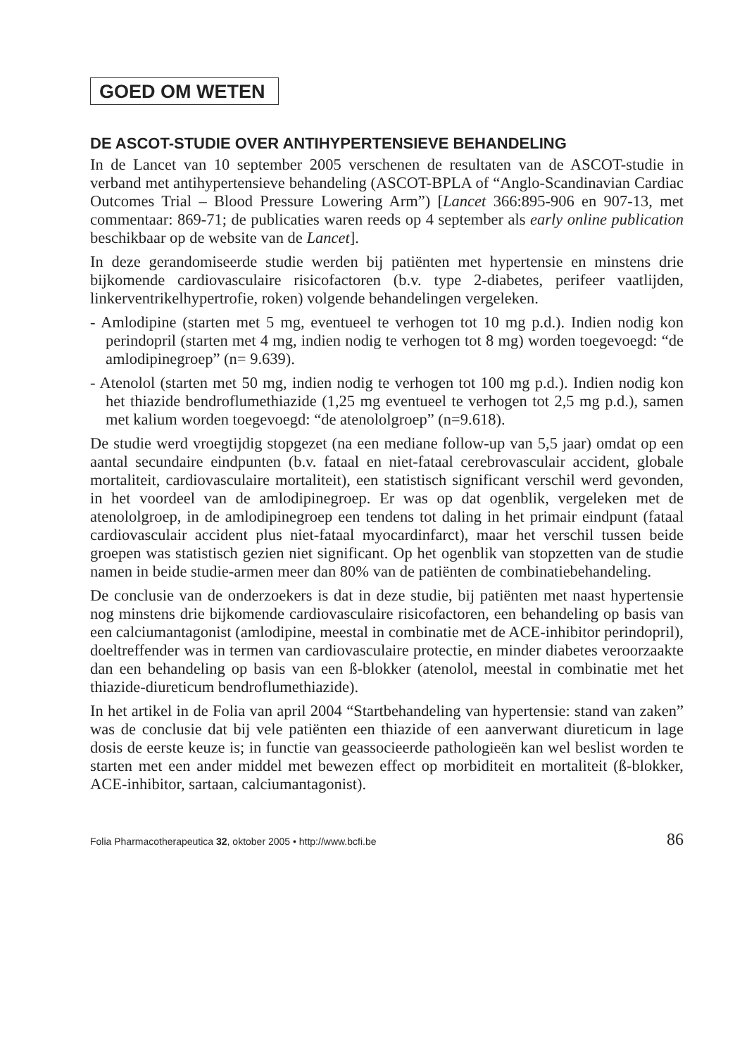GOED OM WETEN
DE ASCOT-STUDIE OVER ANTIHYPERTENSIEVE BEHANDELING
In de Lancet van 10 september 2005 verschenen de resultaten van de ASCOT-studie in verband met antihypertensieve behandeling (ASCOT-BPLA of “Anglo-Scandinavian Cardiac Outcomes Trial – Blood Pressure Lowering Arm”) [Lancet 366:895-906 en 907-13, met commentaar: 869-71; de publicaties waren reeds op 4 september als early online publication beschikbaar op de website van de Lancet].
In deze gerandomiseerde studie werden bij patiënten met hypertensie en minstens drie bijkomende cardiovasculaire risicofactoren (b.v. type 2-diabetes, perifeer vaatlijden, linkerventrikelhypertrofie, roken) volgende behandelingen vergeleken.
- Amlodipine (starten met 5 mg, eventueel te verhogen tot 10 mg p.d.). Indien nodig kon perindopril (starten met 4 mg, indien nodig te verhogen tot 8 mg) worden toegevoegd: “de amlodipinegroep” (n= 9.639).
- Atenolol (starten met 50 mg, indien nodig te verhogen tot 100 mg p.d.). Indien nodig kon het thiazide bendroflumethiazide (1,25 mg eventueel te verhogen tot 2,5 mg p.d.), samen met kalium worden toegevoegd: “de atenololgroep” (n=9.618).
De studie werd vroegtijdig stopgezet (na een mediane follow-up van 5,5 jaar) omdat op een aantal secundaire eindpunten (b.v. fataal en niet-fataal cerebrovasculair accident, globale mortaliteit, cardiovasculaire mortaliteit), een statistisch significant verschil werd gevonden, in het voordeel van de amlodipinegroep. Er was op dat ogenblik, vergeleken met de atenololgroep, in de amlodipinegroep een tendens tot daling in het primair eindpunt (fataal cardiovasculair accident plus niet-fataal myocardinfarct), maar het verschil tussen beide groepen was statistisch gezien niet significant. Op het ogenblik van stopzetten van de studie namen in beide studie-armen meer dan 80% van de patiënten de combinatiebehandeling.
De conclusie van de onderzoekers is dat in deze studie, bij patiënten met naast hypertensie nog minstens drie bijkomende cardiovasculaire risicofactoren, een behandeling op basis van een calciumantagonist (amlodipine, meestal in combinatie met de ACE-inhibitor perindopril), doeltreffender was in termen van cardiovasculaire protectie, en minder diabetes veroorzaakte dan een behandeling op basis van een ß-blokker (atenolol, meestal in combinatie met het thiazide-diureticum bendroflumethiazide).
In het artikel in de Folia van april 2004 “Startbehandeling van hypertensie: stand van zaken” was de conclusie dat bij vele patiënten een thiazide of een aanverwant diureticum in lage dosis de eerste keuze is; in functie van geassocieerde pathologieën kan wel beslist worden te starten met een ander middel met bewezen effect op morbiditeit en mortaliteit (ß-blokker, ACE-inhibitor, sartaan, calciumantagonist).
Folia Pharmacotherapeutica 32, oktober 2005 • http://www.bcfi.be 86